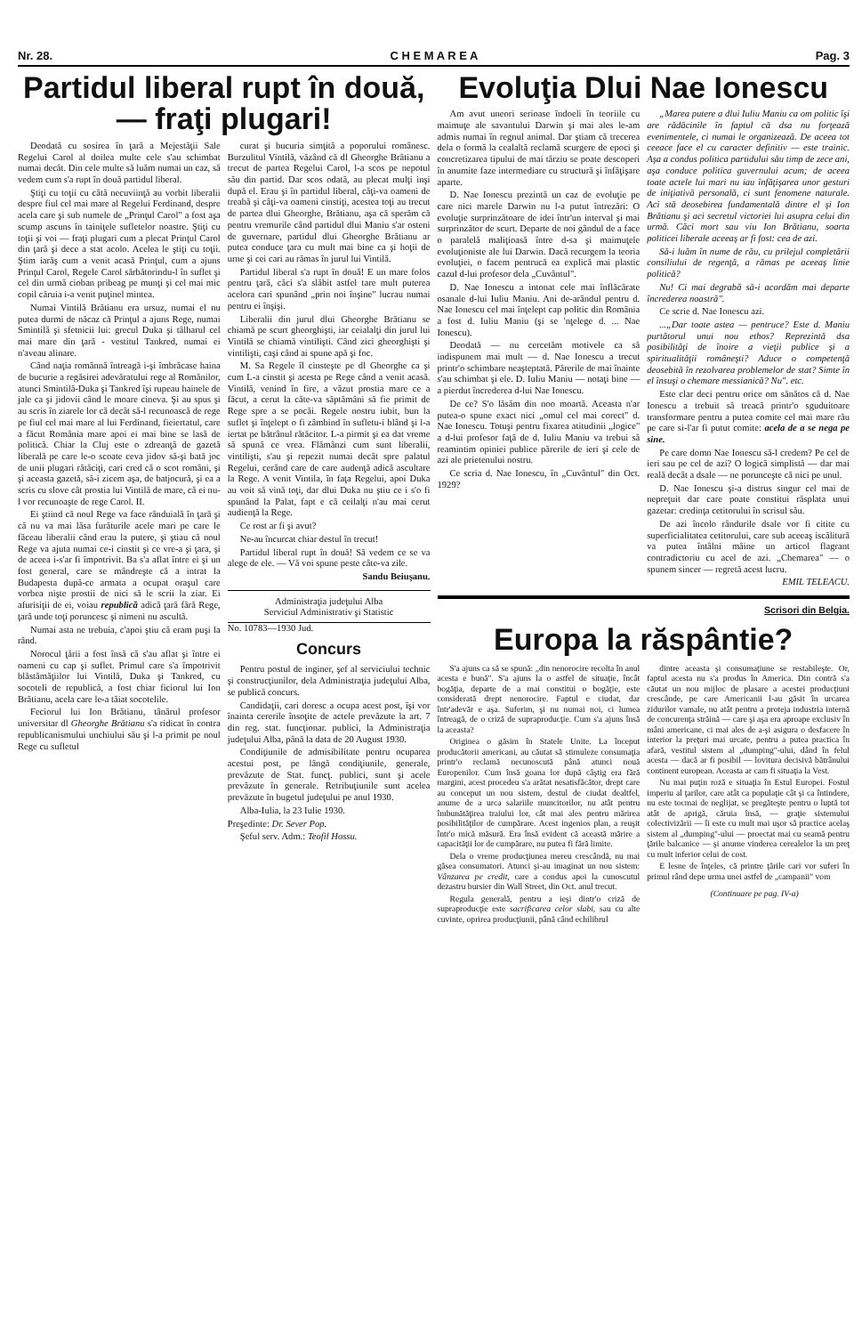Nr. 28. C H E M A R E A Pag. 3
Partidul liberal rupt în două, — fraţi plugari!
Deodată cu sosirea în ţară a Mejestăţii Sale Regelui Carol al doilea multe cele s'au schimbat numai decât. Din cele multe să luăm numai un caz, să vedem cum s'a rupt în două partidul liberal.
Ştiţi cu toţii cu câtă necuviinţă au vorbit liberalii despre fiul cel mai mare al Regelui Ferdinand, despre acela care şi sub numele de „Prinţul Carol" a fost aşa scump ascuns în tainiţele sufletelor noastre. Ştiţi cu toţii şi voi — fraţi plugari cum a plecat Prinţul Carol din ţară şi dece a stat acolo. Acelea le ştiţi cu toţii. Ştim iarăş cum a venit acasă Prinţul, cum a ajuns Prinţul Carol, Regele Carol sărbătorindu-l în suflet şi cel din urmă cioban pribeag pe munţi şi cel mai mic copil căruia i-a venit puţinel mintea.
Numai Vintilă Brătianu era ursuz, numai el nu putea durmi de năcaz că Prinţul a ajuns Rege, numai Smintilă şi sfetnicii lui: grecul Duka şi tâlharul cel mai mare din ţară - vestitul Tankred, numai ei n'aveau alinare.
Când naţia romănnă întreagă i-şi îmbrăcase haina de bucurie a regăsirei adevăratului rege al Romănilor, atunci Smintilă-Duka şi Tankred îşi rupeau hainele de jale ca şi jidovii când le moare cineva. Şi au spus şi au scris în ziarele lor că decât să-l recunoască de rege pe fiul cel mai mare al lui Ferdinand, fieiertatul, care a făcut România mare apoi ei mai bine se lasă de politică. Chiar la Cluj este o zdreanţă de gazetă liberală pe care le-o scoate ceva jidov să-şi bată joc de unii plugari rătăciţi, cari cred că o scot români, şi şi aceasta gazetă, să-i zicem aşa, de batjocură, şi ea a scris cu slove cât prostia lui Vintilă de mare, că ei nu-l vor recunoaşte de rege Carol. II.
Ei ştiind că noul Rege va face rânduială în ţară şi că nu va mai lăsa furăturile acele mari pe care le făceau liberalii când erau la putere, şi ştiau că noul Rege va ajuta numai ce-i cinstit şi ce vre-a şi ţara, şi de aceea i-s'ar fi împotrivit. Ba s'a aflat între ei şi un fost general, care se mândreşte că a intrat la Budapesta după-ce armata a ocupat oraşul care vorbea nişte prostii de nici să le scrii la ziar. Ei afurisiţii de ei, voiau republică adică ţară fără Rege, ţară unde toţi poruncesc şi nimeni nu ascultă.
Numai asta ne trebuia, c'apoi ştiu că eram puşi la rând.
Norocul ţării a fost însă că s'au aflat şi între ei oameni cu cap şi suflet. Primul care s'a împotrivit blăstămăţiilor lui Vintilă, Duka şi Tankred, cu socoteli de republică, a fost chiar ficiorul lui Ion Brătianu, acela care le-a tăiat socotelile.
Feciorul lui Ion Brătianu, tânărul profesor universitar dl Gheorghe Brătianu s'a ridicat în contra republicanismului unchiului său şi l-a primit pe noul Rege cu sufletul
curat şi bucuria simţită a poporului românesc. Burzulitul Vintilă, văzând că dl Gheorghe Brătianu a trecut de partea Regelui Carol, l-a scos pe nepotul său din partid. Dar scos odată, au plecat mulţi inşi după el. Erau şi în partidul liberal, câţi-va oameni de treabă şi câţi-va oameni cinstiţi, acestea toţi au trecut de partea dlui Gheorghe, Brătianu, aşa că sperăm că pentru vremurile când partidul dlui Maniu s'ar osteni de guvernare, partidul dlui Gheorghe Brătianu ar putea conduce ţara cu mult mai bine ca şi hoţii de urne şi cei cari au rămas în jurul lui Vintilă.
Partidul liberal s'a rupt în două! E un mare folos pentru ţară, căci s'a slăbit astfel tare mult puterea acelora cari spunând „prin noi înşine" lucrau numai pentru ei înşişi.
Liberalii din jurul dlui Gheorghe Brătianu se chiamă pe scurt gheorghişti, iar ceialalţi din jurul lui Vintilă se chiamă vintilişti. Când zici gheorghişti şi vintilişti, caşi când ai spune apă şi foc.
M. Sa Regele îl cinsteşte pe dl Gheorghe ca şi cum L-a cinstit şi acesta pe Rege când a venit acasă. Vintilă, venind în fire, a văzut prostia mare ce a făcut, a cerut la câte-va săptămâni să fie primit de Rege spre a se pocăi. Regele nostru iubit, bun la suflet şi înţelept o fi zâmbind în sufletu-i blând şi l-a iertat pe bătrânul rătăcitor. L-a pirmit şi ea dat vreme să spună ce vrea. Flămânzi cum sunt liberalii, vintilişti, s'au şi repezit numai decât spre palatul Regelui, cerând care de care audenţă adică ascultare la Rege. A venit Vintila, în faţa Regelui, apoi Duka au voit să vină toţi, dar dlui Duka nu ştiu ce i s'o fi spunând la Palat, fapt e că ceilalţi n'au mai cerut audienţă la Rege.
Ce rost ar fi şi avut?
Ne-au încurcat chiar destul în trecut!
Partidul liberal rupt în două! Să vedem ce se va alege de ele. — Vă voi spune peste câte-va zile.
Sandu Beiuşanu.
Administraţia judeţului Alba
Serviciul Administrativ şi Statistic
No. 10783—1930 Jud.
Concurs
Pentru postul de inginer, şef al serviciului technic şi construcţiunilor, dela Administraţia judeţului Alba, se publică concurs.
Candidaţii, cari doresc a ocupa acest post, îşi vor înainta cererile însoţite de actele prevăzute la art. 7 din reg. stat. funcţionar. publici, la Administraţia judeţului Alba, până la data de 20 August 1930.
Condiţiunile de admisibilitate pentru ocuparea acestui post, pe lângă condiţiunile, generale, prevăzute de Stat. funcţ. publici, sunt şi acele prevăzute în generale. Retribuţiunile sunt acelea prevăzute în bugetul judeţului pe anul 1930.
Alba-Iulia, la 23 Iulie 1930.
Preşedinte: Dr. Sever Pop.
Şeful serv. Adm.: Teofil Hossu.
Evoluţia Dlui Nae Ionescu
Am avut uneori serioase îndoeli în teoriile cu maimuţe ale savantului Darwin şi mai ales le-am admis numai în regnul animal. Dar ştiam că trecerea dela o formă la cealaltă reclamă scurgere de epoci şi concretizarea tipului de mai târziu se poate descoperi în anumite faze intermediare cu structură şi înfăţişare aparte.
D. Nae Ionescu prezintă un caz de evoluţie pe care nici marele Darwin nu l-a putut întrezări: O evoluţie surprinzătoare de idei într'un interval şi mai surprinzător de scurt. Departe de noi gândul de a face o paralelă maliţioasă între d-sa şi maimuţele evoluţioniste ale lui Darwin. Dacă recurgem la teoria evoluţiei, o facem pentrucă ea explică mai plastic cazul d-lui profesor dela „Cuvântul".
D. Nae Ionescu a intonat cele mai înflăcărate osanale d-lui Iuliu Maniu. Ani de-arândul pentru d. Nae Ionescu cel mai înţelept cap politic din România a fost d. Iuliu Maniu (şi se 'nţelege d. ... Nae Ionescu).
Deodată — nu cercetăm motivele ca să indispunem mai mult — d. Nae Ionescu a trecut printr'o schimbare neaşteptată. Părerile de mai înainte s'au schimbat şi ele. D. Iuliu Maniu — notaţi bine — a pierdut încrederea d-lui Nae Ionescu.
De ce? S'o lăsăm din noo moartă. Aceasta n'ar putea-o spune exact nici „omul cel mai corect" d. Nae Ionescu. Totuşi pentru fixarea atitudinii „logice" a d-lui profesor faţă de d. Iuliu Maniu va trebui să reamintim opiniei publice părerile de ieri şi cele de azi ale prietenului nostru.
Ce scria d. Nae Ionescu, în „Cuvântul" din Oct. 1929?
„Marea putere a dlui Iuliu Maniu ca om politic îşi are rădăcinile în faptul că dsa nu forţează evenimentele, ci numai le organizează. De aceea tot ceeace face el cu caracter definitiv — este trainic. Aşa a condus politica partidului său timp de zece ani, aşa conduce politica guvernului acum; de aceea toate actele lui mari nu iau înfăţişarea unor gesturi de iniţiativă personală, ci sunt fenomene naturale. Aci stă deosebirea fundamentală dintre el şi Ion Brătianu şi aci secretul victoriei lui asupra celui din urmă. Căci mort sau viu Ion Brătianu, soarta politicei liberale aceeaş ar fi fost: cea de azi.
Să-i luăm în nume de rău, cu prilejul completării consiliului de regenţă, a rămas pe aceeaş linie politică?
Nu! Ci mai degrabă să-i acordăm mai departe încrederea noastră".
Ce scrie d. Nae Ionescu azi.
...„Dar toate astea — pentruce? Este d. Maniu purtătorul unui nou ethos? Reprezintă dsa posibilităţi de înoire a vieţii publice şi a spiritualităţii româneşti? Aduce o competenţă deosebită în rezolvarea problemelor de stat? Simte în el însuşi o chemare messianică? Nu". etc.
Este clar deci pentru orice om sănătos că d. Nae Ionescu a trebuit să treacă printr'o sguduitoare transformare pentru a putea comite cel mai mare rău pe care si-l'ar fi putut comite: acela de a se nega pe sine.
Pe care domn Nae Ionescu să-l credem? Pe cel de ieri sau pe cel de azi? O logică simplistă — dar mai reală decât a dsale — ne porunceşte că nici pe unul.
D. Nae Ionescu şi-a distrus singur cel mai de nepreţuit dar care poate constitui răsplata unui gazetar: credinţa cetitorului în scrisul său.
De azi încolo rândurile dsale vor fi citite cu superficialitatea cetitorului, care sub aceeaş iscălitură va putea întâlni mâine un articol flagrant contradictoriu cu acel de azi. „Chemarea" — o spunem sincer — regretă acest lucru.
EMIL TELEACU.
Scrisori din Belgia.
Europa la răspântie?
S'a ajuns ca să se spună: „din nenorocire recolta în anul acesta e bună". S'a ajuns la o astfel de situaţie, încât bogăţia, departe de a mai constitui o bogăţie, este considerată drept nenorocire. Faptul e ciudat, dar într'adevăr e aşa. Suferim, şi nu numai noi, ci lumea întreagă, de o criză de supraproducţie. Cum s'a ajuns însă la aceasta?
Originea o găsim în Statele Unite. La început producătorii americani, au căutat să stimuleze consumaţia printr'o reclamă necunoscută până atunci nouă Europenilor. Cum însă goana lor după câştig era fără margini, acest procedeu s'a arătat nesatisfăcător, drept care au conceput un nou sistem, destul de ciudat dealtfel, anume de a urca salariile muncitorilor, nu atât pentru îmbunătăţirea traiului lor, cât mai ales pentru mărirea posibilităţilor de cumpărare. Acest ingenios plan, a reuşit într'o mică măsură. Era însă evident că această mărire a capacităţii lor de cumpărare, nu putea fi fără limite.
Dela o vreme producţiunea mereu crescândă, nu mai găsea consumatori. Atunci şi-au imaginat un nou sistem: Vânzarea pe credit, care a condus apoi la cunoscutul dezastru bursier din Wall Street, din Oct. anul trecut.
Regula generală, pentru a ieşi dintr'o criză de supraproducţie este sacrificarea celor slabi, sau cu alte cuvinte, oprirea producţiunii, până când echilibrul
dintre aceasta şi consumaţiune se restabileşte. Or, faptul acesta nu s'a produs în America. Din contră s'a căutat un nou mijloc de plasare a acestei producţiuni crescânde, pe care Americanii l-au găsit în urcarea zidurilor vamale, nu atât pentru a proteja industria internă de concurenţa străină — care şi aşa era aproape exclusiv în mâni americane, ci mai ales de a-şi asigura o desfacere în interior la preţuri mai urcate, pentru a putea practica în afară, vestitul sistem al „dumping"-ului, dând în felul acesta — dacă ar fi posibil — lovitura decisivă bătrânului continent european. Aceasta ar cam fi situaţia la Vest.
Nu mai puţin roză e situaţia în Estul Europei. Fostul imperiu al ţarilor, care atât ca populaţie cât şi ca întindere, nu este tocmai de neglijat, se pregăteşte pentru o luptă tot atât de aprigă, căruia însă, — graţie sistemului colectivizării — îi este cu mult mai uşor să practice acelaş sistem al „dumping"-ului — proectat mai cu seamă pentru ţările balcanice — şi anume vinderea cerealelor la un preţ cu mult inferior celui de cost.
E lesne de înţeles, că printre ţările cari vor suferi în primul rând depe urma unei astfel de „campanii" vom
(Continuare pe pag. IV-a)